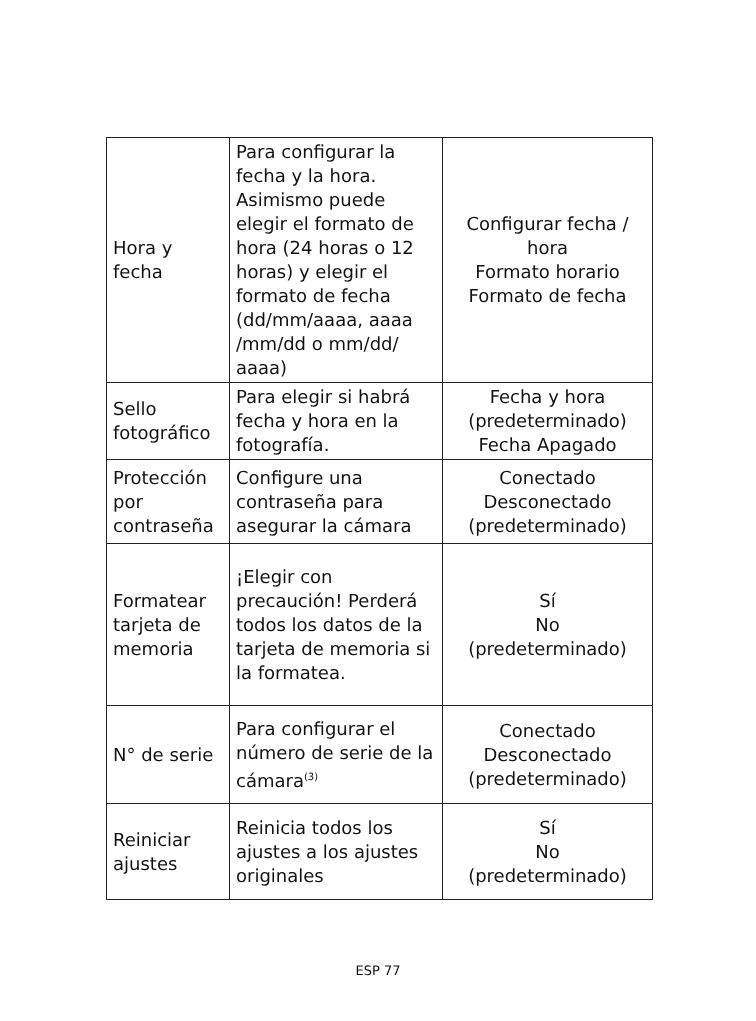| Hora y fecha | Para configurar la fecha y la hora. Asimismo puede elegir el formato de hora (24 horas o 12 horas) y elegir el formato de fecha (dd/mm/aaaa, aaaa /mm/dd o mm/dd/ aaaa) | Configurar fecha / hora Formato horario Formato de fecha |
| Sello fotográfico | Para elegir si habrá fecha y hora en la fotografía. | Fecha y hora (predeterminado) Fecha Apagado |
| Protección por contraseña | Configure una contraseña para asegurar la cámara | Conectado Desconectado (predeterminado) |
| Formatear tarjeta de memoria | ¡Elegir con precaución! Perderá todos los datos de la tarjeta de memoria si la formatea. | Sí No (predeterminado) |
| N° de serie | Para configurar el número de serie de la cámara<sup>(3)</sup> | Conectado Desconectado (predeterminado) |
| Reiniciar ajustes | Reinicia todos los ajustes a los ajustes originales | Sí No (predeterminado) |
ESP 77